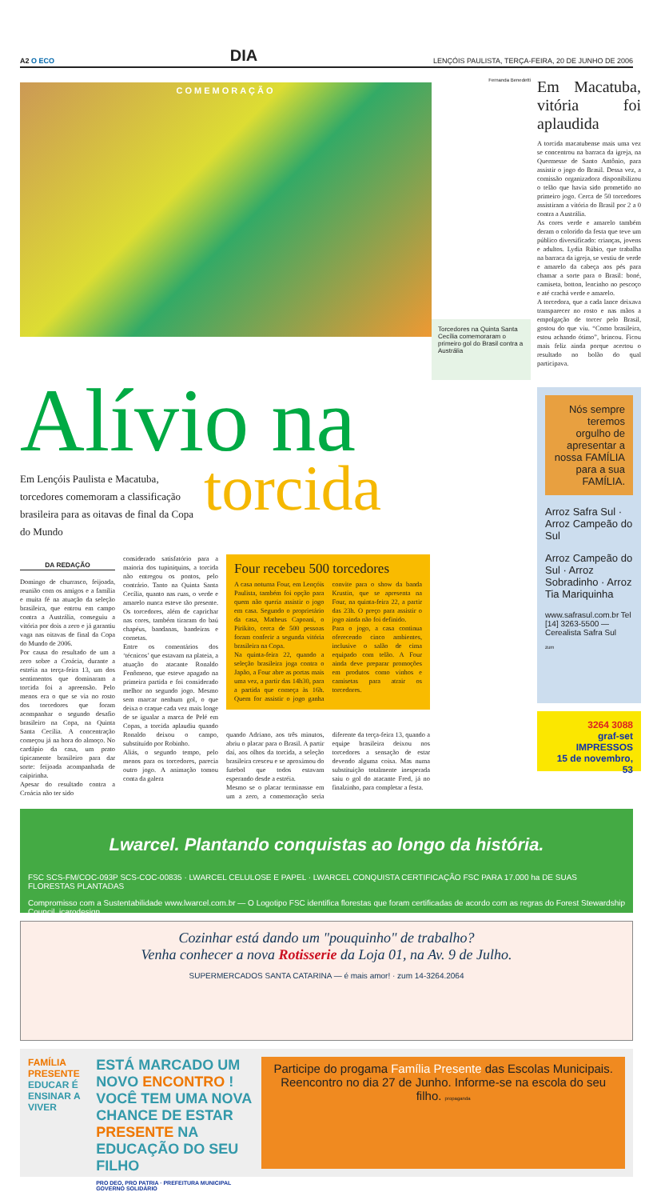A2 O ECO DIA LENÇÓIS PAULISTA, TERÇA-FEIRA, 20 DE JUNHO DE 2006
Fernanda Benedetti
COMEMORAÇÃO
Torcedores na Quinta Santa Cecília comemoraram o primeiro gol do Brasil contra a Austrália
Alívio na
Em Lençóis Paulista e Macatuba, torcedores comemoram a classificação brasileira para as oitavas de final da Copa do Mundo
torcida
DA REDAÇÃO
Domingo de churrasco, feijoada, reunião com os amigos e a família e muita fé na atuação da seleção brasileira, que entrou em campo contra a Austrália, conseguiu a vitória por dois a zero e já garantiu vaga nas oitavas de final da Copa do Mundo de 2006.
Por causa do resultado de um a zero sobre a Croácia, durante a estréia na terça-feira 13, um dos sentimentos que dominaram a torcida foi a apreensão. Pelo menos era o que se via no rosto dos torcedores que foram acompanhar o segundo desafio brasileiro na Copa, na Quinta Santa Cecília. A concentração começou já na hora do almoço. No cardápio da casa, um prato tipicamente brasileiro para dar sorte: feijoada acompanhada de caipirinha.
Apesar do resultado contra a Croácia não ter sido
considerado satisfatório para a maioria dos tupiniquins, a torcida não entregou os pontos, pelo contrário. Tanto na Quinta Santa Cecília, quanto nas ruas, o verde e amarelo nunca esteve tão presente. Os torcedores, além de caprichar nas cores, também tiraram do baú chapéus, bandanas, bandeiras e cornetas.
Entre os comentários dos ‘técnicos’ que estavam na plateia, a atuação do atacante Ronaldo Fenômeno, que esteve apagado na primeira partida e foi considerado melhor no segundo jogo. Mesmo sem marcar nenhum gol, o que deixa o craque cada vez mais longe de se igualar a marca de Pelé em Copas, a torcida aplaudiu quando Ronaldo deixou o campo, substituído por Robinho.
Aliás, o segundo tempo, pelo menos para os torcedores, parecia outro jogo. A animação tomou conta da galera
Four recebeu 500 torcedores
A casa noturna Four, em Lençóis Paulista, também foi opção para quem não queria assistir o jogo em casa. Segundo o proprietário da casa, Matheus Capoani, o Pirikito, cerca de 500 pessoas foram conferir a segunda vitória brasileira na Copa.
Na quinta-feira 22, quando a seleção brasileira joga contra o Japão, a Four abre as portas mais uma vez, a partir das 14h30, para a partida que começa às 16h. Quem for assistir o jogo ganha convite para o show da banda Krustin, que se apresenta na Four, na quinta-feira 22, a partir das 23h. O preço para assistir o jogo ainda não foi definido.
Para o jogo, a casa continua oferecendo cinco ambientes, inclusive o salão de cima equipado com telão. A Four ainda deve preparar promoções em produtos como vinhos e camisetas para atrair os torcedores.
quando Adriano, aos três minutos, abriu o placar para o Brasil. A partir daí, aos olhos da torcida, a seleção brasileira cresceu e se aproximou do futebol que todos estavam esperando desde a estréia.
Mesmo se o placar terminasse em um a zero, a comemoração seria diferente da terça-feira 13, quando a equipe brasileira deixou nos torcedores a sensação de estar devendo alguma coisa. Mas numa substituição totalmente inesperada saiu o gol do atacante Fred, já no finalzinho, para completar a festa.
Em Macatuba, vitória foi aplaudida
A torcida macatubense mais uma vez se concentrou na barraca da igreja, na Quermesse de Santo Antônio, para assistir o jogo do Brasil. Dessa vez, a comissão organizadora disponibilizou o telão que havia sido prometido no primeiro jogo. Cerca de 50 torcedores assistiram a vitória do Brasil por 2 a 0 contra a Austrália.
As cores verde e amarelo também deram o colorido da festa que teve um público diversificado: crianças, jovens e adultos. Lydia Rúbio, que trabalha na barraca da igreja, se vestiu de verde e amarelo da cabeça aos pés para chamar a sorte para o Brasil: boné, camiseta, botton, lencinho no pescoço e até crachá verde e amarelo.
A torcedora, que a cada lance deixava transparecer no rosto e nas mãos a empolgação de torcer pelo Brasil, gostou do que viu. “Como brasileira, estou achando ótimo”, brincou. Ficou mais feliz ainda porque acertou o resultado no bolão do qual participava.
Nós sempre teremos orgulho de apresentar a nossa FAMÍLIA para a sua FAMÍLIA.
Arroz Safra Sul · Arroz Campeão do Sul
Arroz Campeão do Sul · Arroz Sobradinho · Arroz Tia Mariquinha
www.safrasul.com.br Tel [14] 3263-5500 — Cerealista Safra Sul
zum
3264 3088
graf-set IMPRESSOS
15 de novembro, 53
Lwarcel. Plantando conquistas ao longo da história.
FSC SCS-FM/COC-093P SCS-COC-00835 · LWARCEL CELULOSE E PAPEL · LWARCEL CONQUISTA CERTIFICAÇÃO FSC PARA 17.000 ha DE SUAS FLORESTAS PLANTADAS
Compromisso com a Sustentabilidade www.lwarcel.com.br — O Logotipo FSC identifica florestas que foram certificadas de acordo com as regras do Forest Stewardship Council. icarodesign
Cozinhar está dando um "pouquinho" de trabalho?
Venha conhecer a nova Rotisserie da Loja 01, na Av. 9 de Julho.
SUPERMERCADOS SANTA CATARINA — é mais amor! · zum 14-3264.2064
FAMÍLIA PRESENTE
EDUCAR É ENSINAR A VIVER
ESTÁ MARCADO UM NOVO ENCONTRO !
VOCÊ TEM UMA NOVA CHANCE DE ESTAR PRESENTE NA EDUCAÇÃO DO SEU FILHO
PRO DEO, PRO PATRIA · PREFEITURA MUNICIPAL GOVERNO SOLIDÁRIO
Participe do progama Família Presente das Escolas Municipais. Reencontro no dia 27 de Junho. Informe-se na escola do seu filho. propaganda